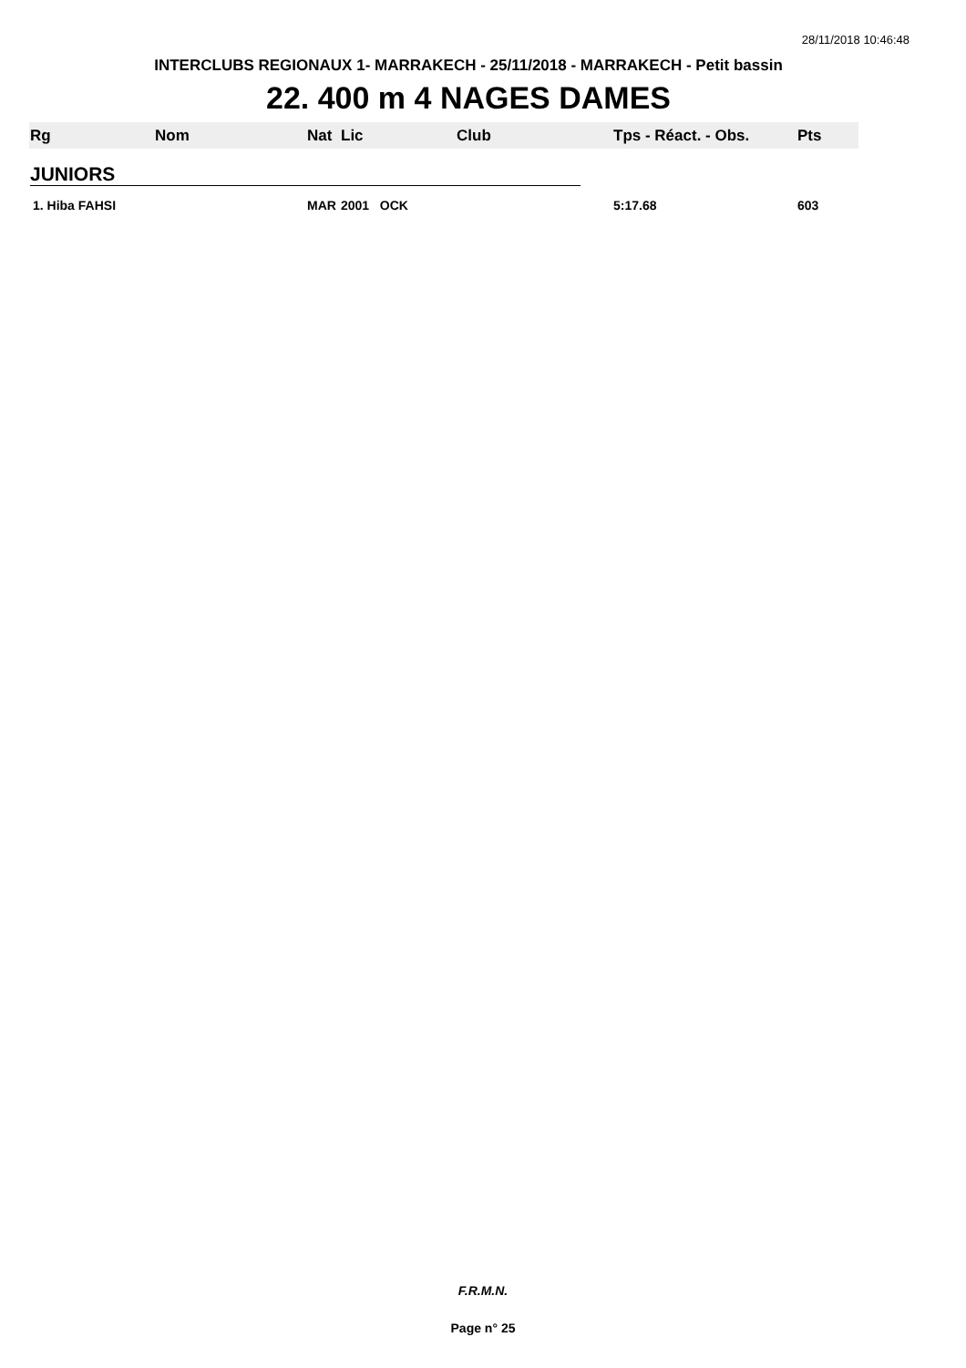28/11/2018 10:46:48
INTERCLUBS REGIONAUX 1- MARRAKECH - 25/11/2018 - MARRAKECH - Petit bassin
22. 400 m 4 NAGES DAMES
| Rg | Nom | Nat | Lic | Club | Tps - Réact. - Obs. | Pts |
| --- | --- | --- | --- | --- | --- | --- |
| JUNIORS | | | | | | |
| 1. Hiba FAHSI | | MAR | 2001 OCK | | 5:17.68 | 603 |
F.R.M.N.
Page n° 25